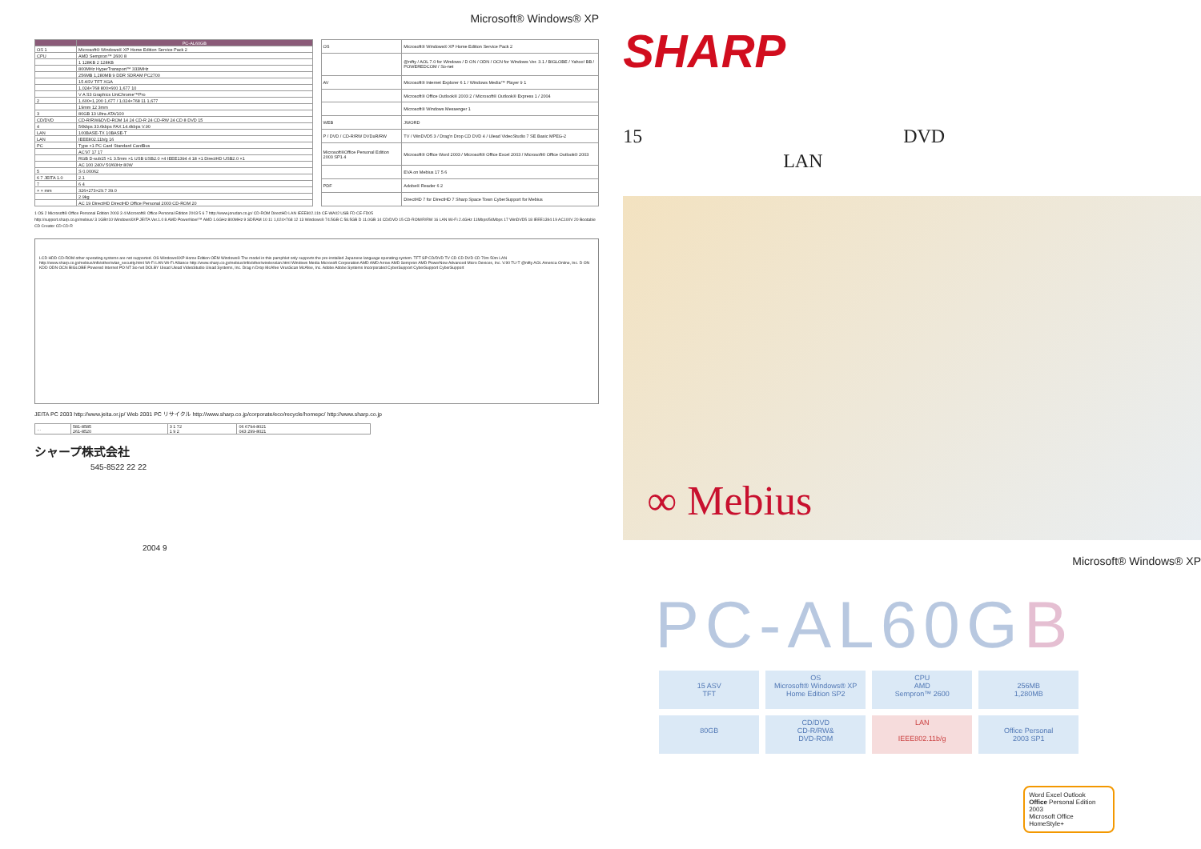Microsoft® Windows® XP
| | PC-AL60GB |
| --- | --- |
| OS 1 | Microsoft® Windows® XP Home Edition Service Pack 2 |
| CPU | AMD Sempron™ 2600 8 |
| | 1 128KB 2 128KB |
| | 800MHz HyperTransport™ 333MHz |
| | 256MB 1,280MB 9 DDR SDRAM PC2700 |
| | 15 ASV TFT XGA |
| | 1,024×768 800×600 1,677 10 |
| | V A S3 Graphics UniChrome™Pro |
| 2 | 1,600×1,200 1,677 / 1,024×768 11 1,677 |
| | 19mm 12 3mm |
| 3 | 80GB 13 Ultra ATA/100 |
| CD/DVD | CD-R/RW&DVD-ROM 14 24 CD-R 24 CD-RW 24 CD 8 DVD 15 |
| 4 | 56kbps 33.6kbps FAX 14.4kbps V.90 |
| LAN | 100BASE-TX 10BASE-T |
| LAN | IEEE802.11b/g 16 |
| PC | Type ×1 PC Card Standard CardBus |
| | AC'97 17 17 |
| | RGB D-sub15 ×1 3.5mm ×1 USB USB2.0 ×4 IEEE1394 4 18 ×1 DirectHD USB2.0 ×1 |
| | AC 100 240V 50/60Hz 80W |
| 5 | S 0.00062 |
| 6 7 JEITA 1.0 | 2.1 |
| 7 | 6 4 |
| × × mm | 326×273×29.7 39.0 |
| | 2.9kg |
| | AC 19 DirectHD DirectHD Office Personal 2003 CD-ROM 20 |
| OS | Microsoft® Windows® XP Home Edition Service Pack 2 |
| | @nifty / AOL 7.0 for Windows / D ON / ODN / OCN for Windows Ver. 3.1 / BIGLOBE / Yahoo! BB / POWEREDCOM / So-net |
| AV | Microsoft® Internet Explorer 6 1 / Windows Media™ Player 9 1 |
| | Microsoft® Office Outlook® 2003 2 / Microsoft® Outlook® Express 1 / 2004 |
| | Microsoft® Windows Messenger 1 |
| WEB | JWORD |
| P / DVD / CD-R/RW DVD±R/RW | TV / WinDVD5 3 / Drag'n Drop CD DVD 4 / Ulead VideoStudio 7 SE Basic MPEG-2 |
| Microsoft®Office Personal Edition 2003 SP1 4 | Microsoft® Office Word 2003 / Microsoft® Office Excel 2003 / Microsoft® Office Outlook® 2003 |
| | EVA on Mebius 17 5 6 |
| PDF | Adobe® Reader 6 2 |
| | DirectHD 7 for DirectHD 7 Sharp Space Town CyberSupport for Mebius |
1 OS 2 Microsoft® Office Personal Edition 2003 3 4 Microsoft® Office Personal Edition 2003 5 6 7 http://www.jorudan.co.jp/ CD-ROM DirectHD LAN IEEE802.11b CE-WA02 USB FD CE-FD05
http://support.sharp.co.jp/mebius/ 3 1GB=10 Windows®XP JEITA Ver.1.0 8 AMD PowerNow!™ AMD 1.6GHz 800MHz 9 SDRAM 10 11 1,024×768 12 13 Windows® 74.5GB C 58.5GB D 11.0GB 14 CD/DVD 15 CD-ROM/R/RW 16 LAN Wi-Fi 2.4GHz 11Mbps/54Mbps 17 WinDVD5 18 IEEE1394 19 AC100V 20 Bootable CD Creator CD CD-R
LCD HDD CD-ROM other operating systems are not supported. OS Windows®XP Home Edition OEM Windows® The model in this pamphlet only supports the pre-installed Japanese language operating system. TFT SP CD/DVD TV CD CD DVD CD 70m 50m LAN http://www.sharp.co.jp/mebius/info/other/wlan_security.html Wi-Fi LAN Wi-Fi Alliance http://www.sharp.co.jp/mebius/info/other/wirelesslan.html Windows Media Microsoft Corporation AMD AMD Arrow AMD Sempron AMD PowerNow Advanced Micro Devices, Inc. V.90 TU-T @nifty AOL America Online, Inc. D ON KDD ODN OCN BIGLOBE Powered Internet PO NT So-net DOLBY Ulead Ulead VideoStudio Ulead Systems, Inc. Drag n Drop McAfee VirusScan McAfee, Inc. Adobe Adobe Systems Incorporated CyberSupport CyberSupport CyberSupport
JEITA PC 2003 http://www.jeita.or.jp/ Web 2001 PC リサイクル http://www.sharp.co.jp/corporate/eco/recycle/homepc/ http://www.sharp.co.jp
| … | 581-8585 261-8520 | 3 1 72 1 9 2 | 06 6794-8021 043 299-8021 |
シャープ株式会社
545-8522 22 22
2004 9
SHARP
15 DVD
LAN
∞ Mebius
Microsoft® Windows® XP
PC-AL60GB
15 ASV
TFT
OS
Microsoft® Windows® XP
Home Edition SP2
CPU
AMD
Sempron™ 2600
256MB
1,280MB
80GB
CD/DVD
CD-R/RW&
DVD-ROM
LAN
IEEE802.11b/g
Office Personal
2003 SP1
Word Excel Outlook
Office Personal Edition 2003
Microsoft Office HomeStyle+